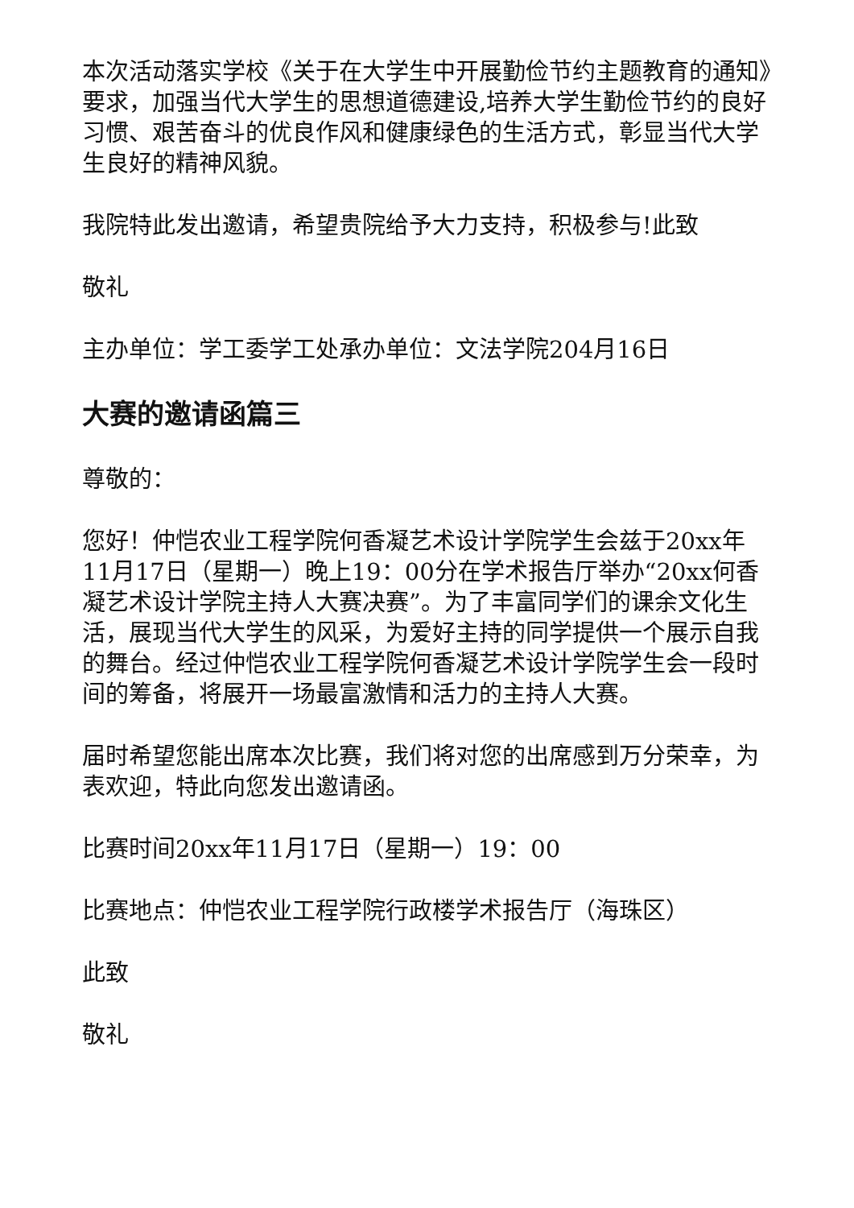本次活动落实学校《关于在大学生中开展勤俭节约主题教育的通知》要求，加强当代大学生的思想道德建设,培养大学生勤俭节约的良好习惯、艰苦奋斗的优良作风和健康绿色的生活方式，彰显当代大学生良好的精神风貌。
我院特此发出邀请，希望贵院给予大力支持，积极参与!此致
敬礼
主办单位：学工委学工处承办单位：文法学院204月16日
大赛的邀请函篇三
尊敬的：
您好！仲恺农业工程学院何香凝艺术设计学院学生会兹于20xx年11月17日（星期一）晚上19：00分在学术报告厅举办“20xx何香凝艺术设计学院主持人大赛决赛”。为了丰富同学们的课余文化生活，展现当代大学生的风采，为爱好主持的同学提供一个展示自我的舞台。经过仲恺农业工程学院何香凝艺术设计学院学生会一段时间的筹备，将展开一场最富激情和活力的主持人大赛。
届时希望您能出席本次比赛，我们将对您的出席感到万分荣幸，为表欢迎，特此向您发出邀请函。
比赛时间20xx年11月17日（星期一）19：00
比赛地点：仲恺农业工程学院行政楼学术报告厅（海珠区）
此致
敬礼